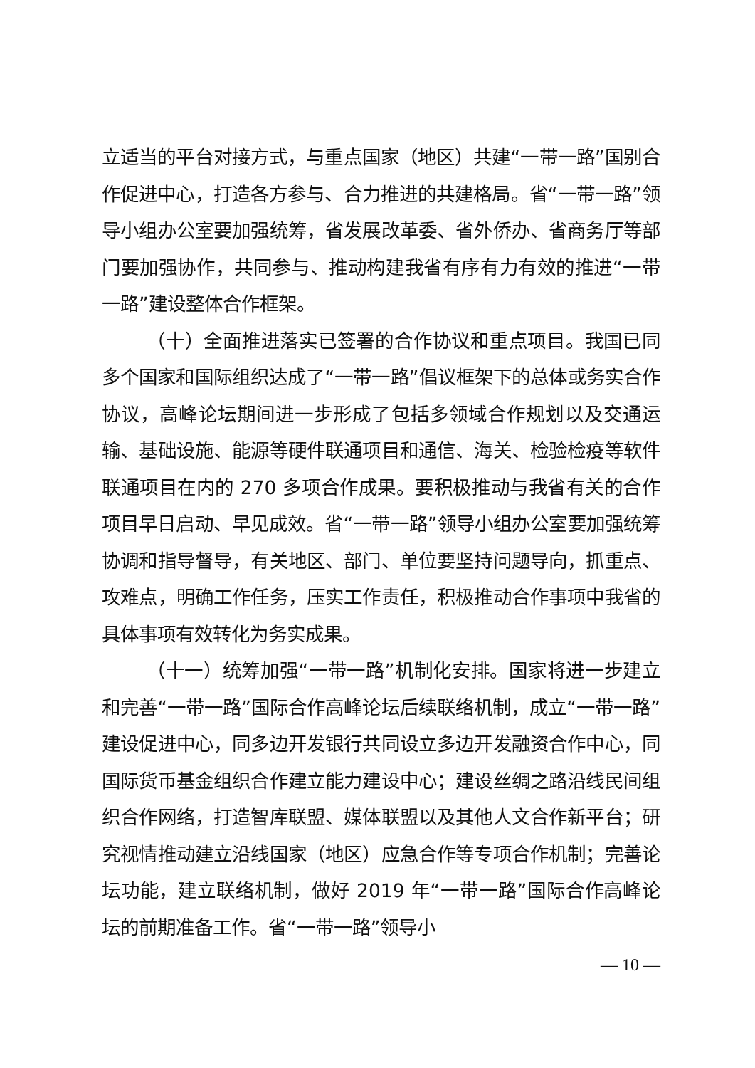立适当的平台对接方式，与重点国家（地区）共建“一带一路”国别合作促进中心，打造各方参与、合力推进的共建格局。省“一带一路”领导小组办公室要加强统筹，省发展改革委、省外侨办、省商务厅等部门要加强协作，共同参与、推动构建我省有序有力有效的推进“一带一路”建设整体合作框架。
（十）全面推进落实已签署的合作协议和重点项目。我国已同多个国家和国际组织达成了“一带一路”倡议框架下的总体或务实合作协议，高峰论坛期间进一步形成了包括多领域合作规划以及交通运输、基础设施、能源等硬件联通项目和通信、海关、检验检疫等软件联通项目在内的 270 多项合作成果。要积极推动与我省有关的合作项目早日启动、早见成效。省“一带一路”领导小组办公室要加强统筹协调和指导督导，有关地区、部门、单位要坚持问题导向，抓重点、攻难点，明确工作任务，压实工作责任，积极推动合作事项中我省的具体事项有效转化为务实成果。
（十一）统筹加强“一带一路”机制化安排。国家将进一步建立和完善“一带一路”国际合作高峰论坛后续联络机制，成立“一带一路”建设促进中心，同多边开发银行共同设立多边开发融资合作中心，同国际货币基金组织合作建立能力建设中心；建设丝绸之路沿线民间组织合作网络，打造智库联盟、媒体联盟以及其他人文合作新平台；研究视情推动建立沿线国家（地区）应急合作等专项合作机制；完善论坛功能，建立联络机制，做好 2019 年“一带一路”国际合作高峰论坛的前期准备工作。省“一带一路”领导小
— 10 —